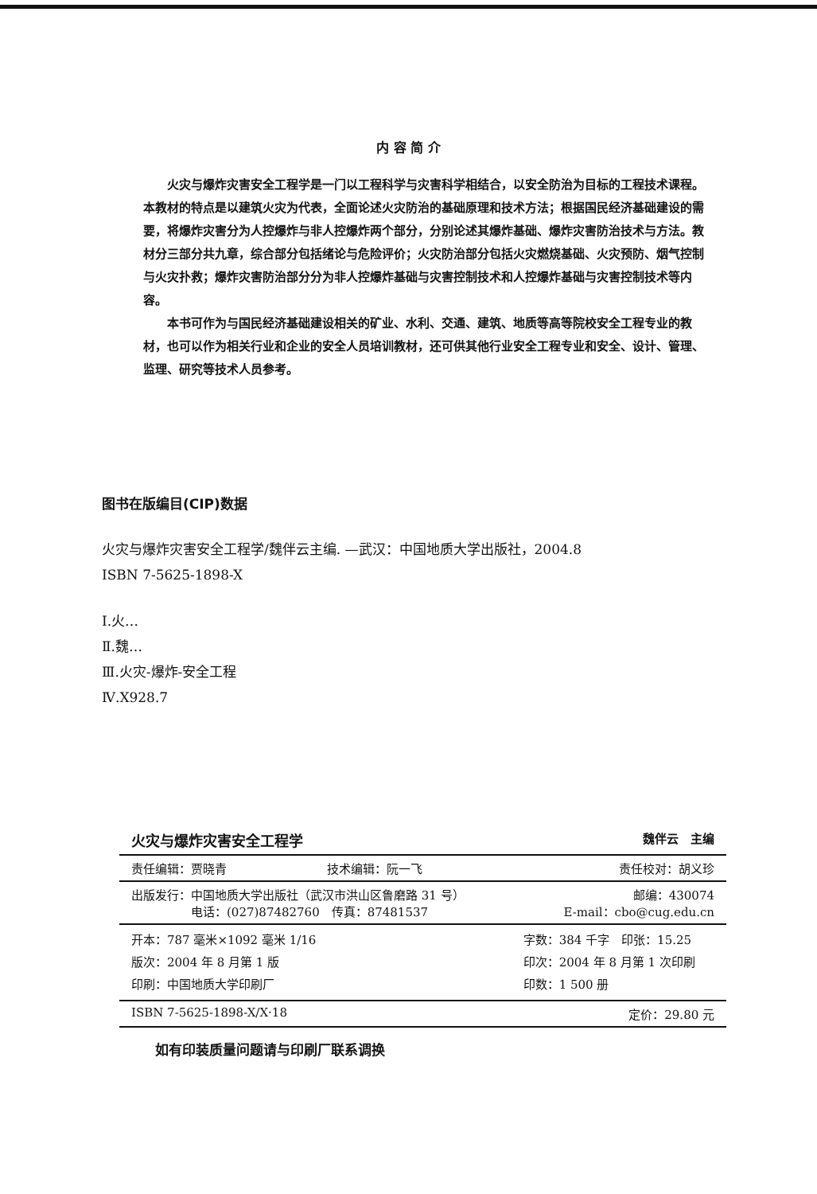内 容 简 介
火灾与爆炸灾害安全工程学是一门以工程科学与灾害科学相结合，以安全防治为目标的工程技术课程。本教材的特点是以建筑火灾为代表，全面论述火灾防治的基础原理和技术方法；根据国民经济基础建设的需要，将爆炸灾害分为人控爆炸与非人控爆炸两个部分，分别论述其爆炸基础、爆炸灾害防治技术与方法。教材分三部分共九章，综合部分包括绪论与危险评价；火灾防治部分包括火灾燃烧基础、火灾预防、烟气控制与火灾扑救；爆炸灾害防治部分分为非人控爆炸基础与灾害控制技术和人控爆炸基础与灾害控制技术等内容。
本书可作为与国民经济基础建设相关的矿业、水利、交通、建筑、地质等高等院校安全工程专业的教材，也可以作为相关行业和企业的安全人员培训教材，还可供其他行业安全工程专业和安全、设计、管理、监理、研究等技术人员参考。
图书在版编目(CIP)数据
火灾与爆炸灾害安全工程学/魏伴云主编. —武汉：中国地质大学出版社，2004.8
ISBN 7-5625-1898-X
Ⅰ.火…
Ⅱ.魏…
Ⅲ.火灾-爆炸-安全工程
Ⅳ.X928.7
| 火灾与爆炸灾害安全工程学 | | 魏伴云 主编 |
| 责任编辑：贾晓青 | 技术编辑：阮一飞 | 责任校对：胡义珍 |
| 出版发行：中国地质大学出版社（武汉市洪山区鲁磨路 31 号） 电话：(027)87482760 传真：87481537 | | 邮编：430074 E-mail：cbo@cug.edu.cn |
| 开本：787 毫米×1092 毫米 1/16 版次：2004 年 8 月第 1 版 印刷：中国地质大学印刷厂 | | 字数：384 千字 印张：15.25 印次：2004 年 8 月第 1 次印刷 印数：1 500 册 |
| ISBN 7-5625-1898-X/X·18 | | 定价：29.80 元 |
如有印装质量问题请与印刷厂联系调换